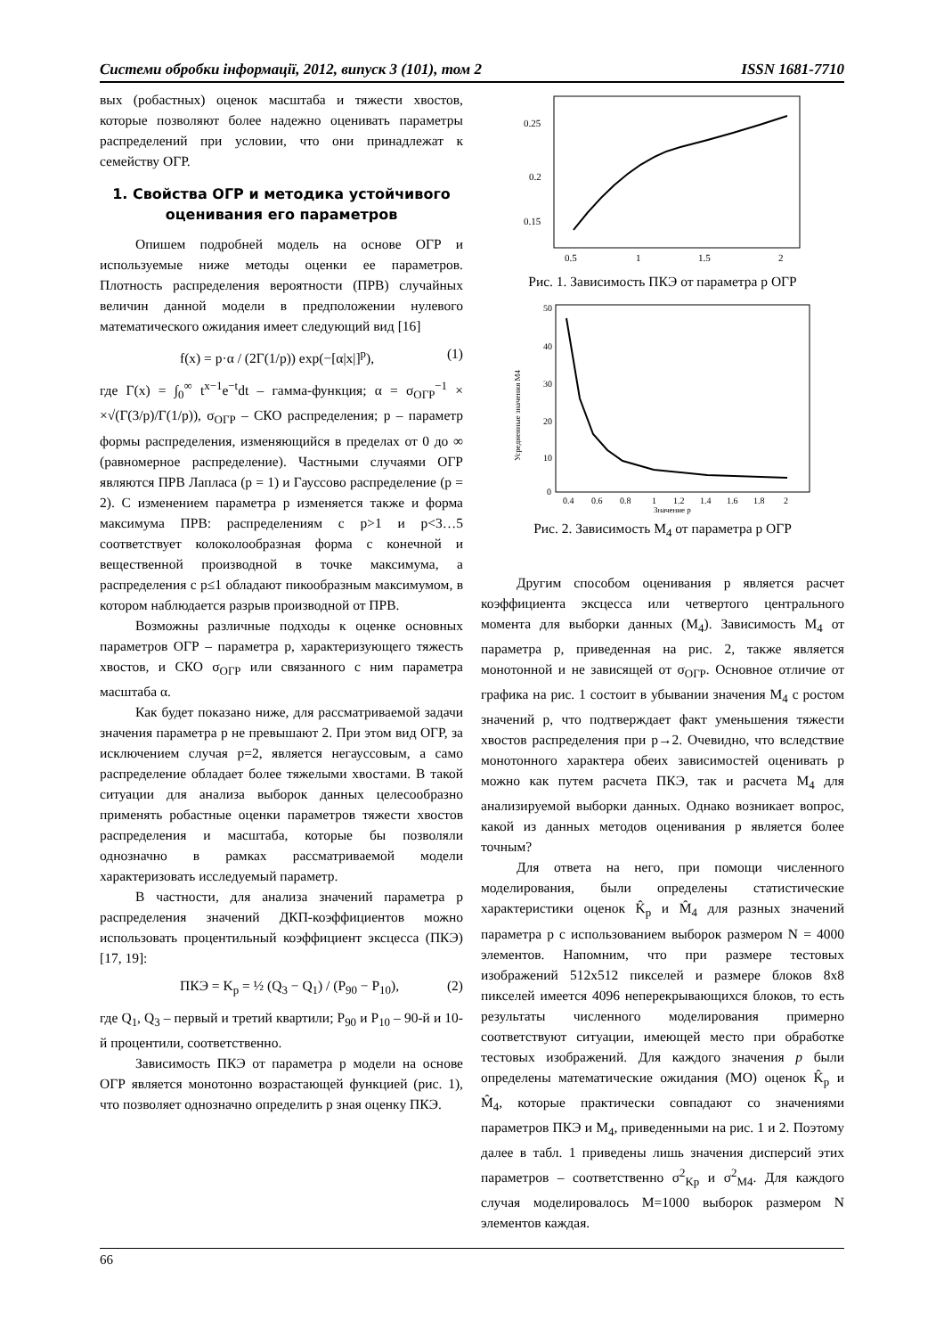Системи обробки інформації, 2012, випуск 3 (101), том 2 ISSN 1681-7710
вых (робастных) оценок масштаба и тяжести хвостов, которые позволяют более надежно оценивать параметры распределений при условии, что они принадлежат к семейству ОГР.
1. Свойства ОГР и методика устойчивого оценивания его параметров
Опишем подробней модель на основе ОГР и используемые ниже методы оценки ее параметров. Плотность распределения вероятности (ПРВ) случайных величин данной модели в предположении нулевого математического ожидания имеет следующий вид [16]
f(x) = p·α / (2Γ(1/p)) exp(−[α|x|]<sup>p</sup>), (1)
где Γ(x) = ∫<sub>0</sub><sup>∞</sup> t<sup>x−1</sup>e<sup>−t</sup>dt – гамма-функция; α = σ<sub>ОГР</sub><sup>−1</sup> × ×√(Γ(3/p)/Γ(1/p)), σ<sub>ОГР</sub> – СКО распределения; p – параметр формы распределения, изменяющийся в пределах от 0 до ∞ (равномерное распределение). Частными случаями ОГР являются ПРВ Лапласа (p = 1) и Гауссово распределение (p = 2). С изменением параметра p изменяется также и форма максимума ПРВ: распределениям с p>1 и p<3…5 соответствует колоколообразная форма с конечной и вещественной производной в точке максимума, а распределения с p≤1 обладают пикообразным максимумом, в котором наблюдается разрыв производной от ПРВ.
Возможны различные подходы к оценке основных параметров ОГР – параметра p, характеризующего тяжесть хвостов, и СКО σ<sub>ОГР</sub> или связанного с ним параметра масштаба α.
Как будет показано ниже, для рассматриваемой задачи значения параметра p не превышают 2. При этом вид ОГР, за исключением случая p=2, является негауссовым, а само распределение обладает более тяжелыми хвостами. В такой ситуации для анализа выборок данных целесообразно применять робастные оценки параметров тяжести хвостов распределения и масштаба, которые бы позволяли однозначно в рамках рассматриваемой модели характеризовать исследуемый параметр.
В частности, для анализа значений параметра p распределения значений ДКП-коэффициентов можно использовать процентильный коэффициент эксцесса (ПКЭ) [17, 19]:
ПКЭ = K<sub>p</sub> = ½ (Q<sub>3</sub> − Q<sub>1</sub>) / (P<sub>90</sub> − P<sub>10</sub>), (2)
где Q<sub>1</sub>, Q<sub>3</sub> – первый и третий квартили; P<sub>90</sub> и P<sub>10</sub> – 90-й и 10-й процентили, соответственно.
Зависимость ПКЭ от параметра p модели на основе ОГР является монотонно возрастающей функцией (рис. 1), что позволяет однозначно определить p зная оценку ПКЭ.
0.25
0.2
0.15
0.5
1
1.5
2
Рис. 1. Зависимость ПКЭ от параметра p ОГР
50
40
30
20
10
0
0.4
0.6
0.8
1
1.2
1.4
1.6
1.8
2
Значение p
Усредненные значения M4
Рис. 2. Зависимость M<sub>4</sub> от параметра p ОГР
Другим способом оценивания p является расчет коэффициента эксцесса или четвертого центрального момента для выборки данных (M<sub>4</sub>). Зависимость M<sub>4</sub> от параметра p, приведенная на рис. 2, также является монотонной и не зависящей от σ<sub>ОГР</sub>. Основное отличие от графика на рис. 1 состоит в убывании значения M<sub>4</sub> с ростом значений p, что подтверждает факт уменьшения тяжести хвостов распределения при p→2. Очевидно, что вследствие монотонного характера обеих зависимостей оценивать p можно как путем расчета ПКЭ, так и расчета M<sub>4</sub> для анализируемой выборки данных. Однако возникает вопрос, какой из данных методов оценивания p является более точным?
Для ответа на него, при помощи численного моделирования, были определены статистические характеристики оценок K̂<sub>p</sub> и M̂<sub>4</sub> для разных значений параметра p с использованием выборок размером N = 4000 элементов. Напомним, что при размере тестовых изображений 512x512 пикселей и размере блоков 8x8 пикселей имеется 4096 неперекрывающихся блоков, то есть результаты численного моделирования примерно соответствуют ситуации, имеющей место при обработке тестовых изображений. Для каждого значения p были определены математические ожидания (МО) оценок K̂<sub>p</sub> и M̂<sub>4</sub>, которые практически совпадают со значениями параметров ПКЭ и M<sub>4</sub>, приведенными на рис. 1 и 2. Поэтому далее в табл. 1 приведены лишь значения дисперсий этих параметров – соответственно σ<sup>2</sup><sub>Kp</sub> и σ<sup>2</sup><sub>M4</sub>. Для каждого случая моделировалось M=1000 выборок размером N элементов каждая.
66